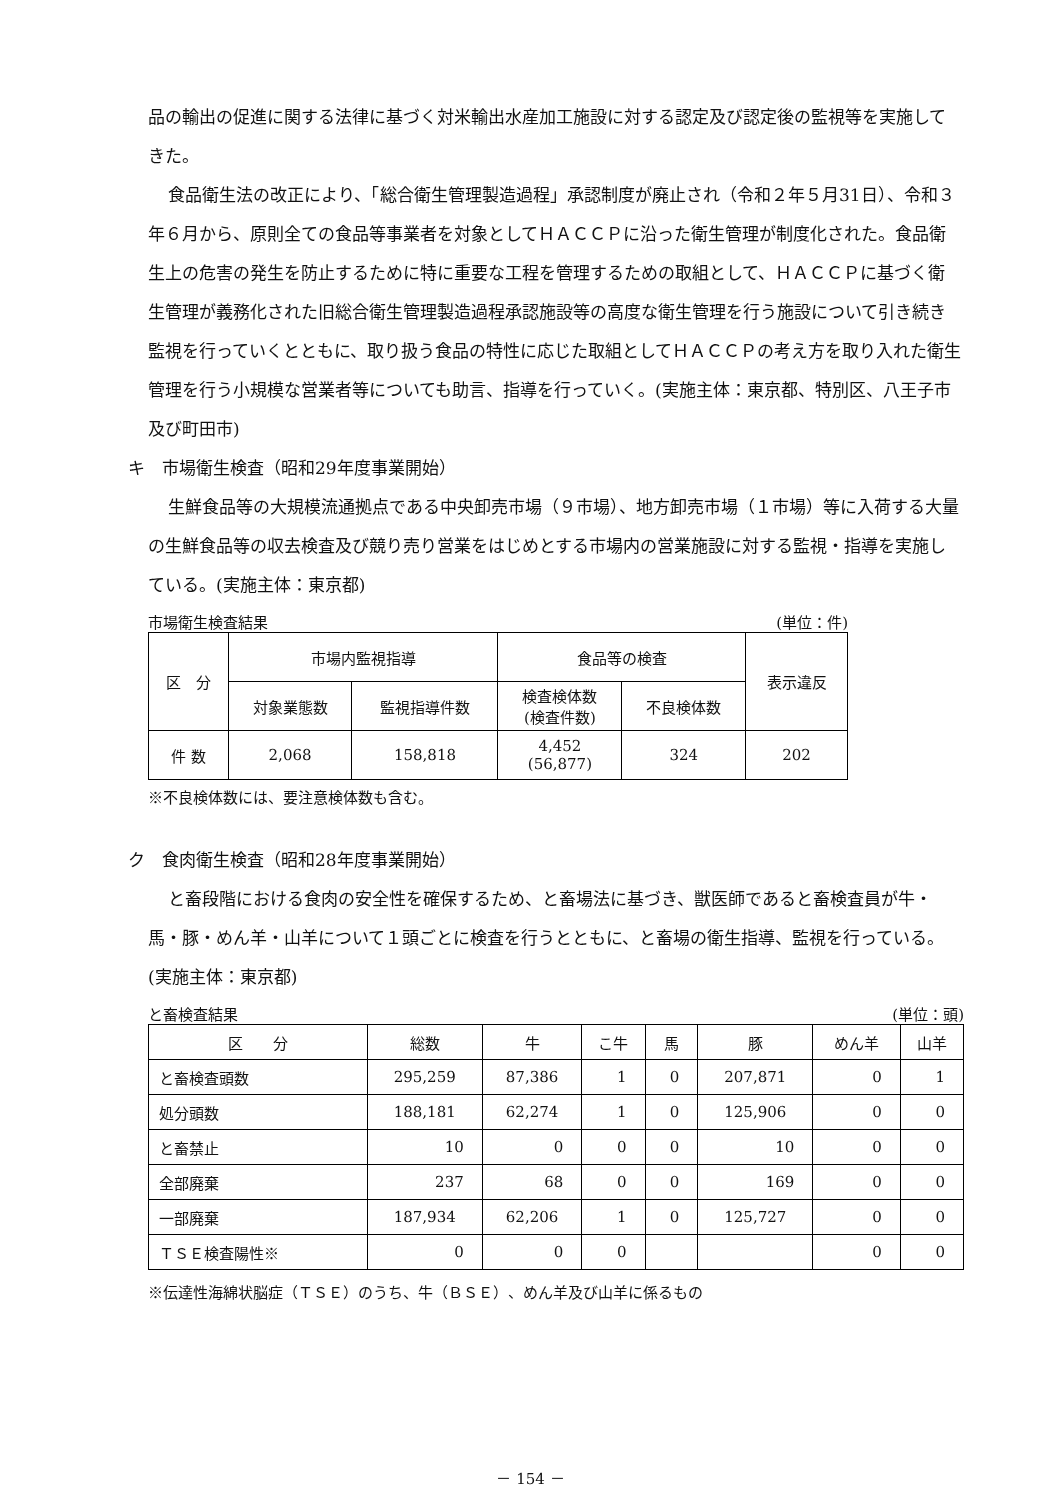品の輸出の促進に関する法律に基づく対米輸出水産加工施設に対する認定及び認定後の監視等を実施してきた。
食品衛生法の改正により、「総合衛生管理製造過程」承認制度が廃止され（令和２年５月31日）、令和３年６月から、原則全ての食品等事業者を対象としてＨＡＣＣＰに沿った衛生管理が制度化された。食品衛生上の危害の発生を防止するために特に重要な工程を管理するための取組として、ＨＡＣＣＰに基づく衛生管理が義務化された旧総合衛生管理製造過程承認施設等の高度な衛生管理を行う施設について引き続き監視を行っていくとともに、取り扱う食品の特性に応じた取組としてＨＡＣＣＰの考え方を取り入れた衛生管理を行う小規模な営業者等についても助言、指導を行っていく。(実施主体：東京都、特別区、八王子市及び町田市)
キ　市場衛生検査（昭和29年度事業開始）
生鮮食品等の大規模流通拠点である中央卸売市場（９市場）、地方卸売市場（１市場）等に入荷する大量の生鮮食品等の収去検査及び競り売り営業をはじめとする市場内の営業施設に対する監視・指導を実施している。(実施主体：東京都)
市場衛生検査結果 (単位：件)
| 区 分 | 市場内監視指導 | | 食品等の検査 | | 表示違反 |
| --- | --- | --- | --- | --- | --- |
| | 対象業態数 | 監視指導件数 | 検査検体数 (検査件数) | 不良検体数 | |
| 件 数 | 2,068 | 158,818 | 4,452 (56,877) | 324 | 202 |
※不良検体数には、要注意検体数も含む。
ク　食肉衛生検査（昭和28年度事業開始）
と畜段階における食肉の安全性を確保するため、と畜場法に基づき、獣医師であると畜検査員が牛・馬・豚・めん羊・山羊について１頭ごとに検査を行うとともに、と畜場の衛生指導、監視を行っている。(実施主体：東京都)
と畜検査結果 (単位：頭)
| 区 分 | 総数 | 牛 | こ牛 | 馬 | 豚 | めん羊 | 山羊 |
| --- | --- | --- | --- | --- | --- | --- | --- |
| と畜検査頭数 | 295,259 | 87,386 | 1 | 0 | 207,871 | 0 | 1 |
| 処分頭数 | 188,181 | 62,274 | 1 | 0 | 125,906 | 0 | 0 |
| と畜禁止 | 10 | 0 | 0 | 0 | 10 | 0 | 0 |
| 全部廃棄 | 237 | 68 | 0 | 0 | 169 | 0 | 0 |
| 一部廃棄 | 187,934 | 62,206 | 1 | 0 | 125,727 | 0 | 0 |
| ＴＳＥ検査陽性※ | 0 | 0 | 0 | | | 0 | 0 |
※伝達性海綿状脳症（ＴＳＥ）のうち、牛（ＢＳＥ）、めん羊及び山羊に係るもの
－ 154 －